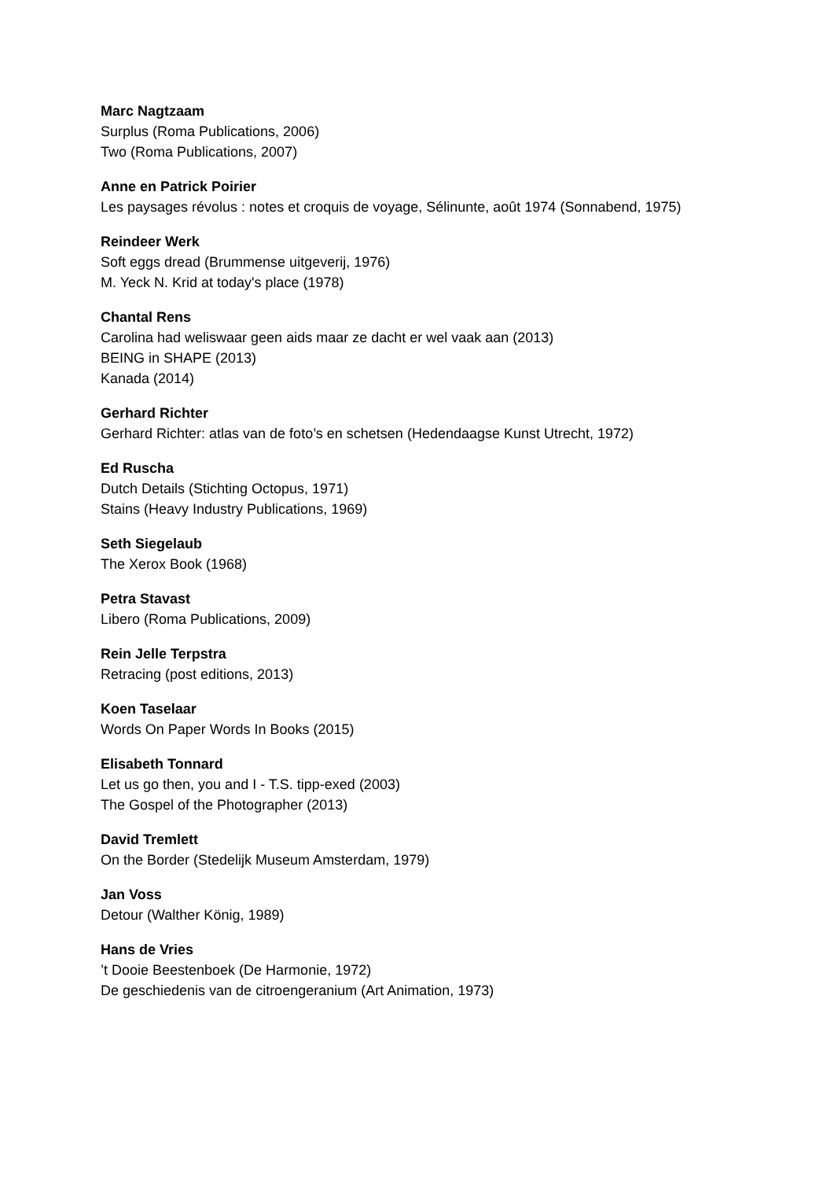Marc Nagtzaam
Surplus (Roma Publications, 2006)
Two (Roma Publications, 2007)
Anne en Patrick Poirier
Les paysages révolus : notes et croquis de voyage, Sélinunte, août 1974 (Sonnabend, 1975)
Reindeer Werk
Soft eggs dread (Brummense uitgeverij, 1976)
M. Yeck N. Krid at today's place (1978)
Chantal Rens
Carolina had weliswaar geen aids maar ze dacht er wel vaak aan (2013)
BEING in SHAPE (2013)
Kanada (2014)
Gerhard Richter
Gerhard Richter: atlas van de foto’s en schetsen (Hedendaagse Kunst Utrecht, 1972)
Ed Ruscha
Dutch Details (Stichting Octopus, 1971)
Stains (Heavy Industry Publications, 1969)
Seth Siegelaub
The Xerox Book (1968)
Petra Stavast
Libero (Roma Publications, 2009)
Rein Jelle Terpstra
Retracing (post editions, 2013)
Koen Taselaar
Words On Paper Words In Books (2015)
Elisabeth Tonnard
Let us go then, you and I - T.S. tipp-exed (2003)
The Gospel of the Photographer (2013)
David Tremlett
On the Border (Stedelijk Museum Amsterdam, 1979)
Jan Voss
Detour (Walther König, 1989)
Hans de Vries
’t Dooie Beestenboek (De Harmonie, 1972)
De geschiedenis van de citroengeranium (Art Animation, 1973)